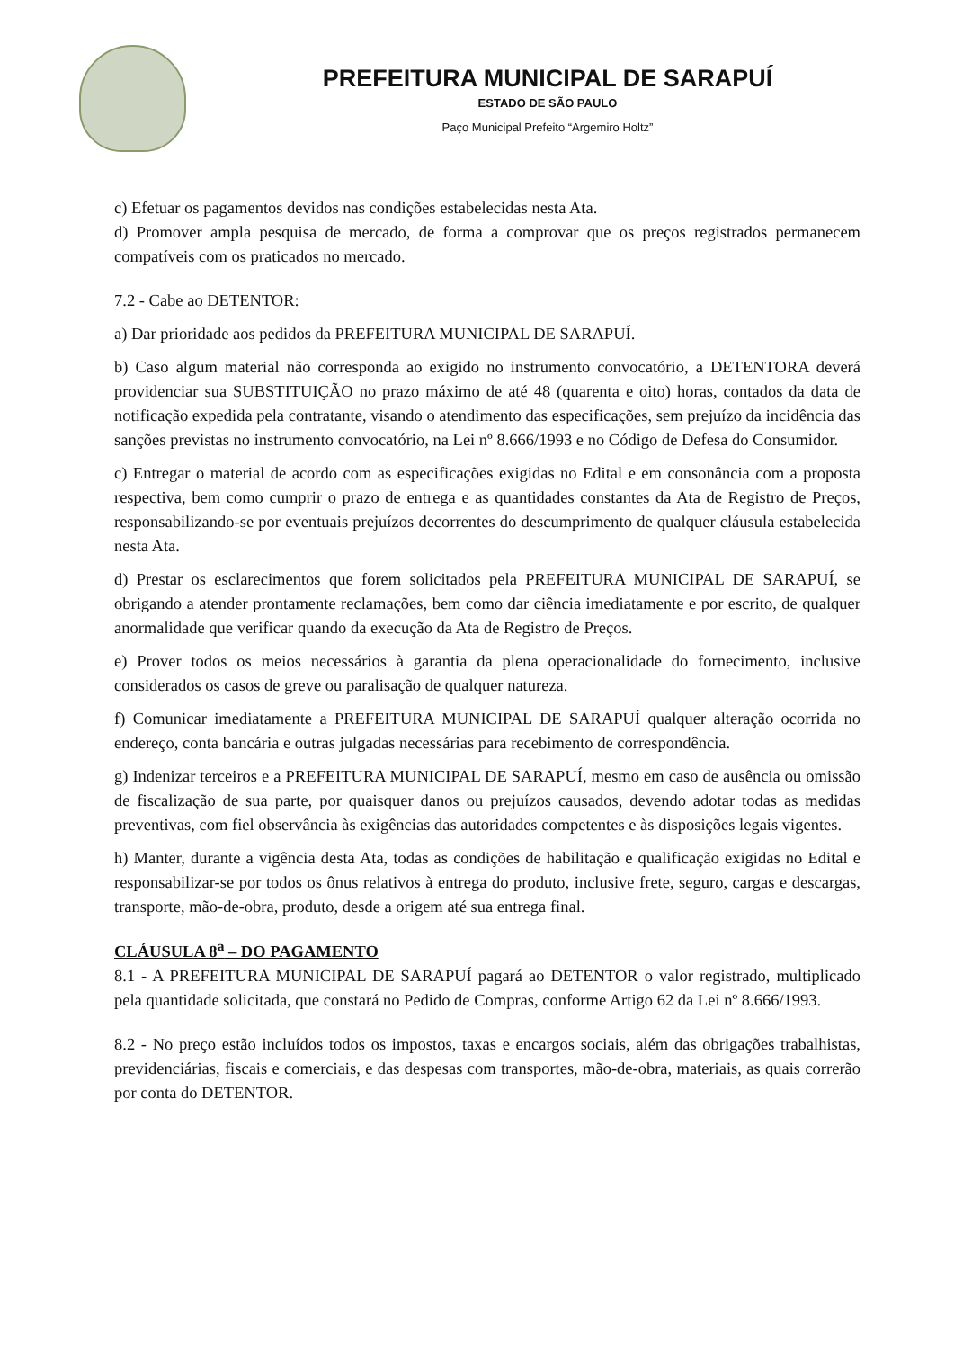PREFEITURA MUNICIPAL DE SARAPUÍ
ESTADO DE SÃO PAULO
Paço Municipal Prefeito “Argemiro Holtz”
c) Efetuar os pagamentos devidos nas condições estabelecidas nesta Ata.
d) Promover ampla pesquisa de mercado, de forma a comprovar que os preços registrados permanecem compatíveis com os praticados no mercado.
7.2 - Cabe ao DETENTOR:
a) Dar prioridade aos pedidos da PREFEITURA MUNICIPAL DE SARAPUÍ.
b) Caso algum material não corresponda ao exigido no instrumento convocatório, a DETENTORA deverá providenciar sua SUBSTITUIÇÃO no prazo máximo de até 48 (quarenta e oito) horas, contados da data de notificação expedida pela contratante, visando o atendimento das especificações, sem prejuízo da incidência das sanções previstas no instrumento convocatório, na Lei nº 8.666/1993 e no Código de Defesa do Consumidor.
c) Entregar o material de acordo com as especificações exigidas no Edital e em consonância com a proposta respectiva, bem como cumprir o prazo de entrega e as quantidades constantes da Ata de Registro de Preços, responsabilizando-se por eventuais prejuízos decorrentes do descumprimento de qualquer cláusula estabelecida nesta Ata.
d) Prestar os esclarecimentos que forem solicitados pela PREFEITURA MUNICIPAL DE SARAPUÍ, se obrigando a atender prontamente reclamações, bem como dar ciência imediatamente e por escrito, de qualquer anormalidade que verificar quando da execução da Ata de Registro de Preços.
e) Prover todos os meios necessários à garantia da plena operacionalidade do fornecimento, inclusive considerados os casos de greve ou paralisação de qualquer natureza.
f) Comunicar imediatamente a PREFEITURA MUNICIPAL DE SARAPUÍ qualquer alteração ocorrida no endereço, conta bancária e outras julgadas necessárias para recebimento de correspondência.
g) Indenizar terceiros e a PREFEITURA MUNICIPAL DE SARAPUÍ, mesmo em caso de ausência ou omissão de fiscalização de sua parte, por quaisquer danos ou prejuízos causados, devendo adotar todas as medidas preventivas, com fiel observância às exigências das autoridades competentes e às disposições legais vigentes.
h) Manter, durante a vigência desta Ata, todas as condições de habilitação e qualificação exigidas no Edital e responsabilizar-se por todos os ônus relativos à entrega do produto, inclusive frete, seguro, cargas e descargas, transporte, mão-de-obra, produto, desde a origem até sua entrega final.
CLÁUSULA 8<sup>a</sup> – DO PAGAMENTO
8.1 - A PREFEITURA MUNICIPAL DE SARAPUÍ pagará ao DETENTOR o valor registrado, multiplicado pela quantidade solicitada, que constará no Pedido de Compras, conforme Artigo 62 da Lei nº 8.666/1993.
8.2 - No preço estão incluídos todos os impostos, taxas e encargos sociais, além das obrigações trabalhistas, previdenciárias, fiscais e comerciais, e das despesas com transportes, mão-de-obra, materiais, as quais correrão por conta do DETENTOR.